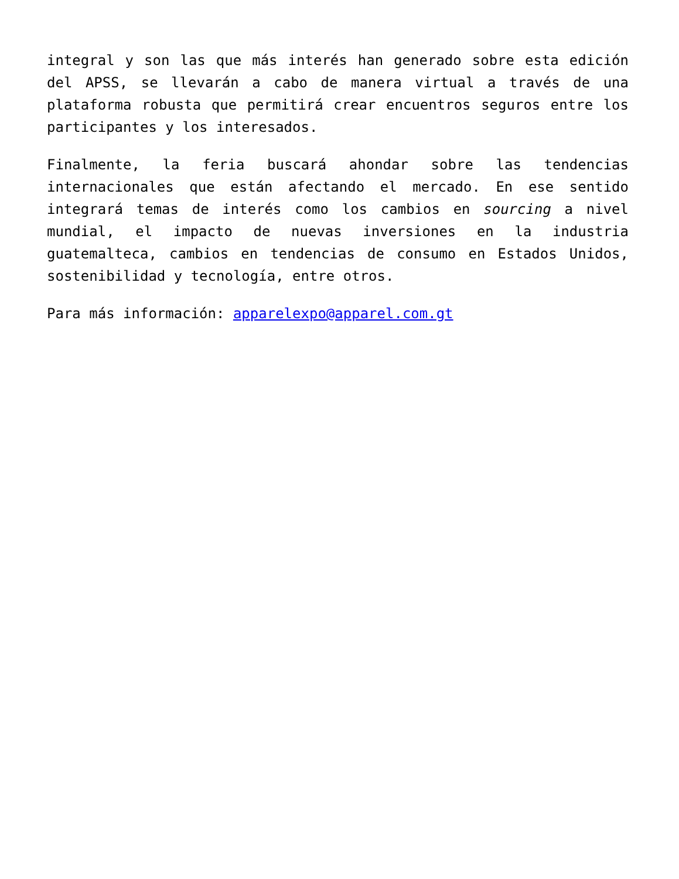integral y son las que más interés han generado sobre esta edición del APSS, se llevarán a cabo de manera virtual a través de una plataforma robusta que permitirá crear encuentros seguros entre los participantes y los interesados.
Finalmente, la feria buscará ahondar sobre las tendencias internacionales que están afectando el mercado. En ese sentido integrará temas de interés como los cambios en sourcing a nivel mundial, el impacto de nuevas inversiones en la industria guatemalteca, cambios en tendencias de consumo en Estados Unidos, sostenibilidad y tecnología, entre otros.
Para más información: apparelexpo@apparel.com.gt